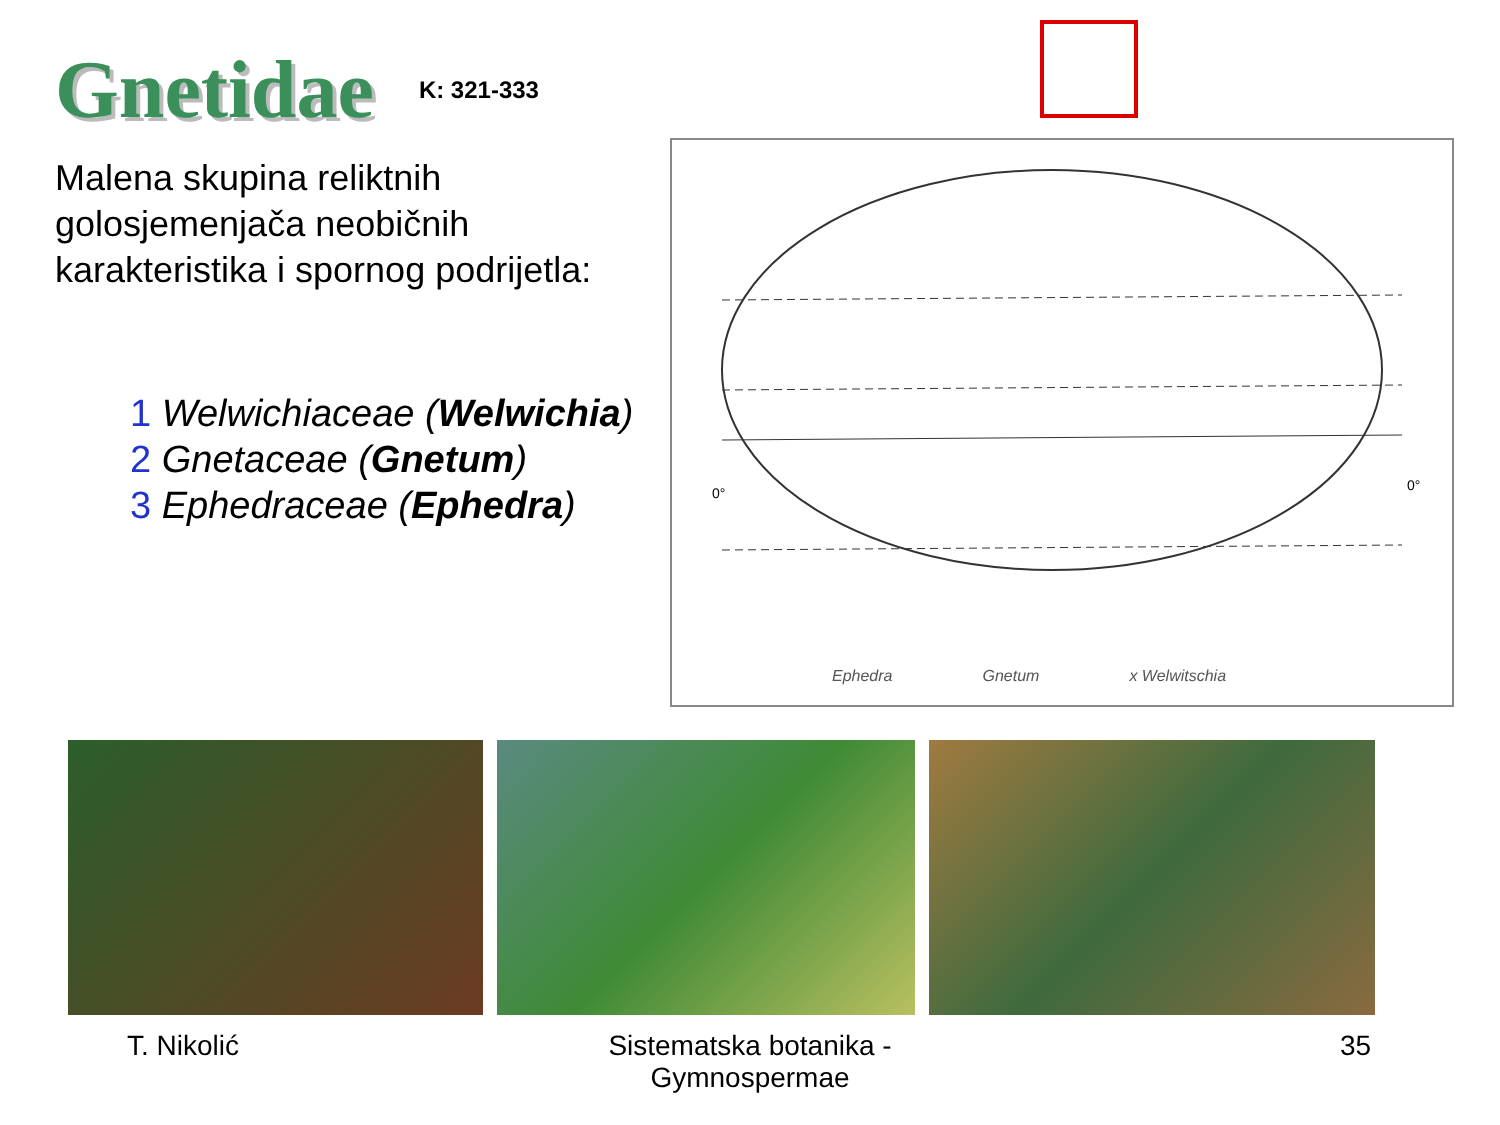Gnetidae
K: 321-333
Malena skupina reliktnih golosjemenjača neobičnih karakteristika i spornog podrijetla:
1 Welwichiaceae (Welwichia)
2 Gnetaceae (Gnetum)
3 Ephedraceae (Ephedra)
0°
0°
Ephedra Gnetum x Welwitschia
T. Nikolić Sistematska botanika - Gymnospermae 35